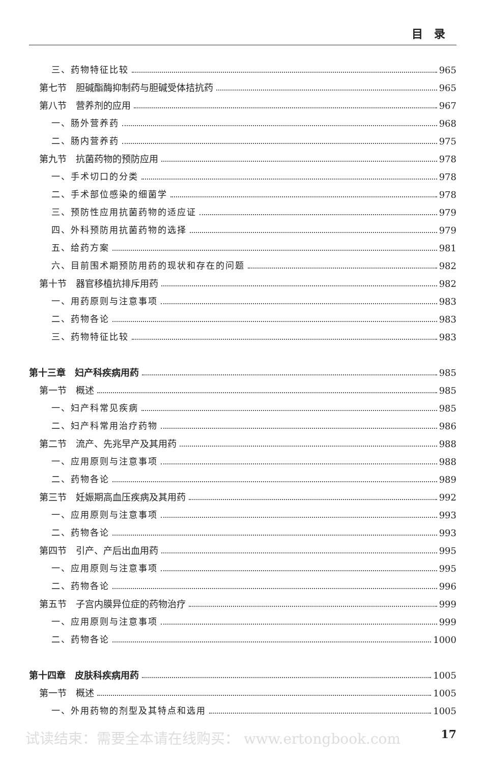目录
三、药物特征比较 965
第七节　胆碱酯酶抑制药与胆碱受体拮抗药 965
第八节　营养剂的应用 967
一、肠外营养药 968
二、肠内营养药 975
第九节　抗菌药物的预防应用 978
一、手术切口的分类 978
二、手术部位感染的细菌学 978
三、预防性应用抗菌药物的适应证 979
四、外科预防用抗菌药物的选择 979
五、给药方案 981
六、目前围术期预防用药的现状和存在的问题 982
第十节　器官移植抗排斥用药 982
一、用药原则与注意事项 983
二、药物各论 983
三、药物特征比较 983
第十三章　妇产科疾病用药 985
第一节　概述 985
一、妇产科常见疾病 985
二、妇产科常用治疗药物 986
第二节　流产、先兆早产及其用药 988
一、应用原则与注意事项 988
二、药物各论 989
第三节　妊娠期高血压疾病及其用药 992
一、应用原则与注意事项 993
二、药物各论 993
第四节　引产、产后出血用药 995
一、应用原则与注意事项 995
二、药物各论 996
第五节　子宫内膜异位症的药物治疗 999
一、应用原则与注意事项 999
二、药物各论 1000
第十四章　皮肤科疾病用药 1005
第一节　概述 1005
一、外用药物的剂型及其特点和选用 1005
试读结束：需要全本请在线购买： www.ertongbook.com 17